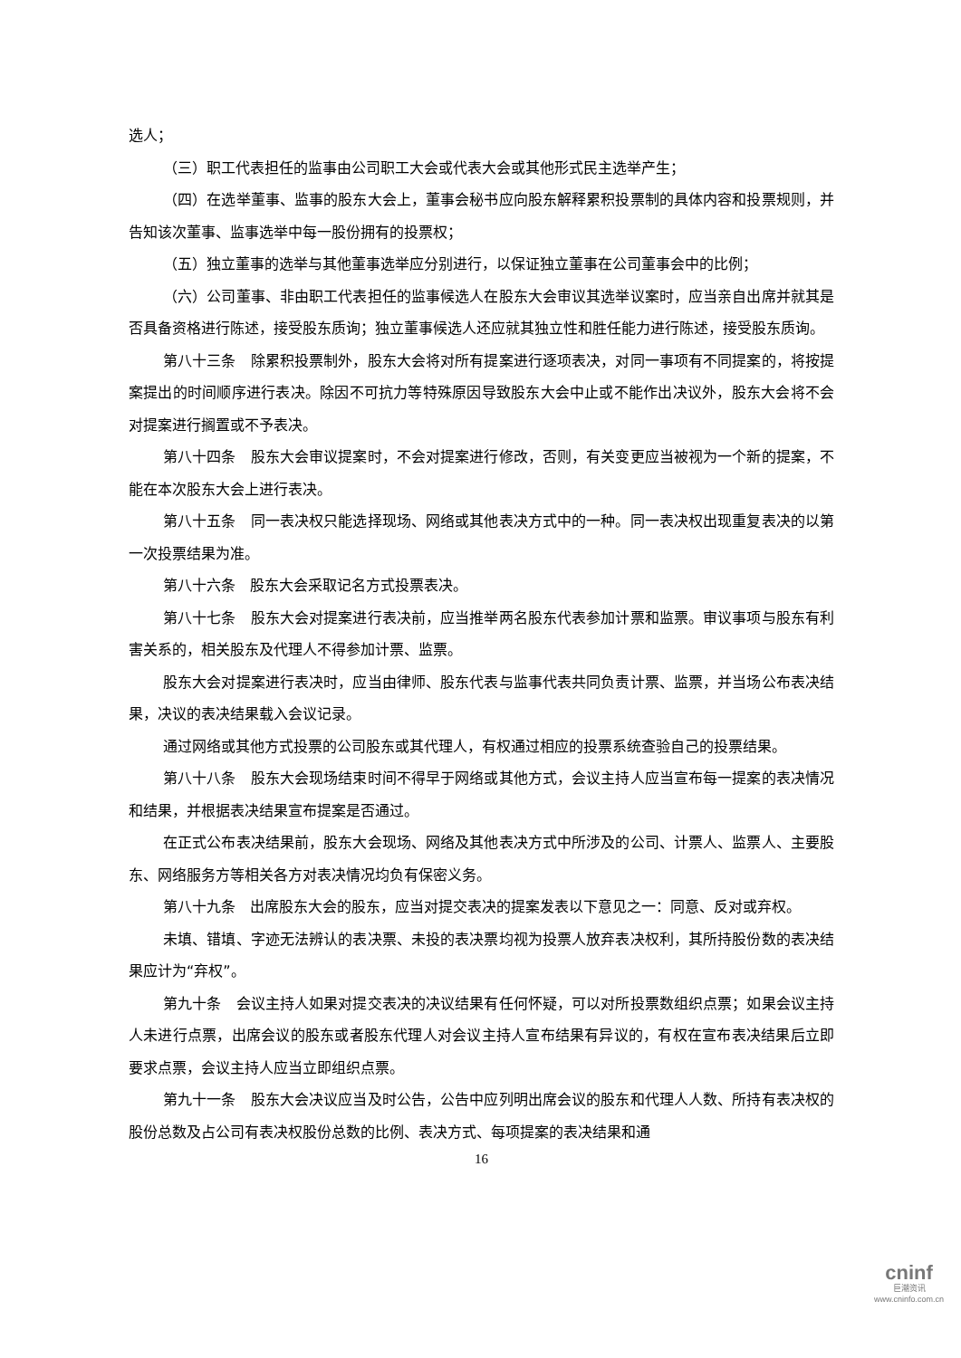选人；
（三）职工代表担任的监事由公司职工大会或代表大会或其他形式民主选举产生；
（四）在选举董事、监事的股东大会上，董事会秘书应向股东解释累积投票制的具体内容和投票规则，并告知该次董事、监事选举中每一股份拥有的投票权；
（五）独立董事的选举与其他董事选举应分别进行，以保证独立董事在公司董事会中的比例；
（六）公司董事、非由职工代表担任的监事候选人在股东大会审议其选举议案时，应当亲自出席并就其是否具备资格进行陈述，接受股东质询；独立董事候选人还应就其独立性和胜任能力进行陈述，接受股东质询。
第八十三条　除累积投票制外，股东大会将对所有提案进行逐项表决，对同一事项有不同提案的，将按提案提出的时间顺序进行表决。除因不可抗力等特殊原因导致股东大会中止或不能作出决议外，股东大会将不会对提案进行搁置或不予表决。
第八十四条　股东大会审议提案时，不会对提案进行修改，否则，有关变更应当被视为一个新的提案，不能在本次股东大会上进行表决。
第八十五条　同一表决权只能选择现场、网络或其他表决方式中的一种。同一表决权出现重复表决的以第一次投票结果为准。
第八十六条　股东大会采取记名方式投票表决。
第八十七条　股东大会对提案进行表决前，应当推举两名股东代表参加计票和监票。审议事项与股东有利害关系的，相关股东及代理人不得参加计票、监票。
股东大会对提案进行表决时，应当由律师、股东代表与监事代表共同负责计票、监票，并当场公布表决结果，决议的表决结果载入会议记录。
通过网络或其他方式投票的公司股东或其代理人，有权通过相应的投票系统查验自己的投票结果。
第八十八条　股东大会现场结束时间不得早于网络或其他方式，会议主持人应当宣布每一提案的表决情况和结果，并根据表决结果宣布提案是否通过。
在正式公布表决结果前，股东大会现场、网络及其他表决方式中所涉及的公司、计票人、监票人、主要股东、网络服务方等相关各方对表决情况均负有保密义务。
第八十九条　出席股东大会的股东，应当对提交表决的提案发表以下意见之一：同意、反对或弃权。
未填、错填、字迹无法辨认的表决票、未投的表决票均视为投票人放弃表决权利，其所持股份数的表决结果应计为“弃权”。
第九十条　会议主持人如果对提交表决的决议结果有任何怀疑，可以对所投票数组织点票；如果会议主持人未进行点票，出席会议的股东或者股东代理人对会议主持人宣布结果有异议的，有权在宣布表决结果后立即要求点票，会议主持人应当立即组织点票。
第九十一条　股东大会决议应当及时公告，公告中应列明出席会议的股东和代理人人数、所持有表决权的股份总数及占公司有表决权股份总数的比例、表决方式、每项提案的表决结果和通
16
cninf
巨潮资讯
www.cninfo.com.cn